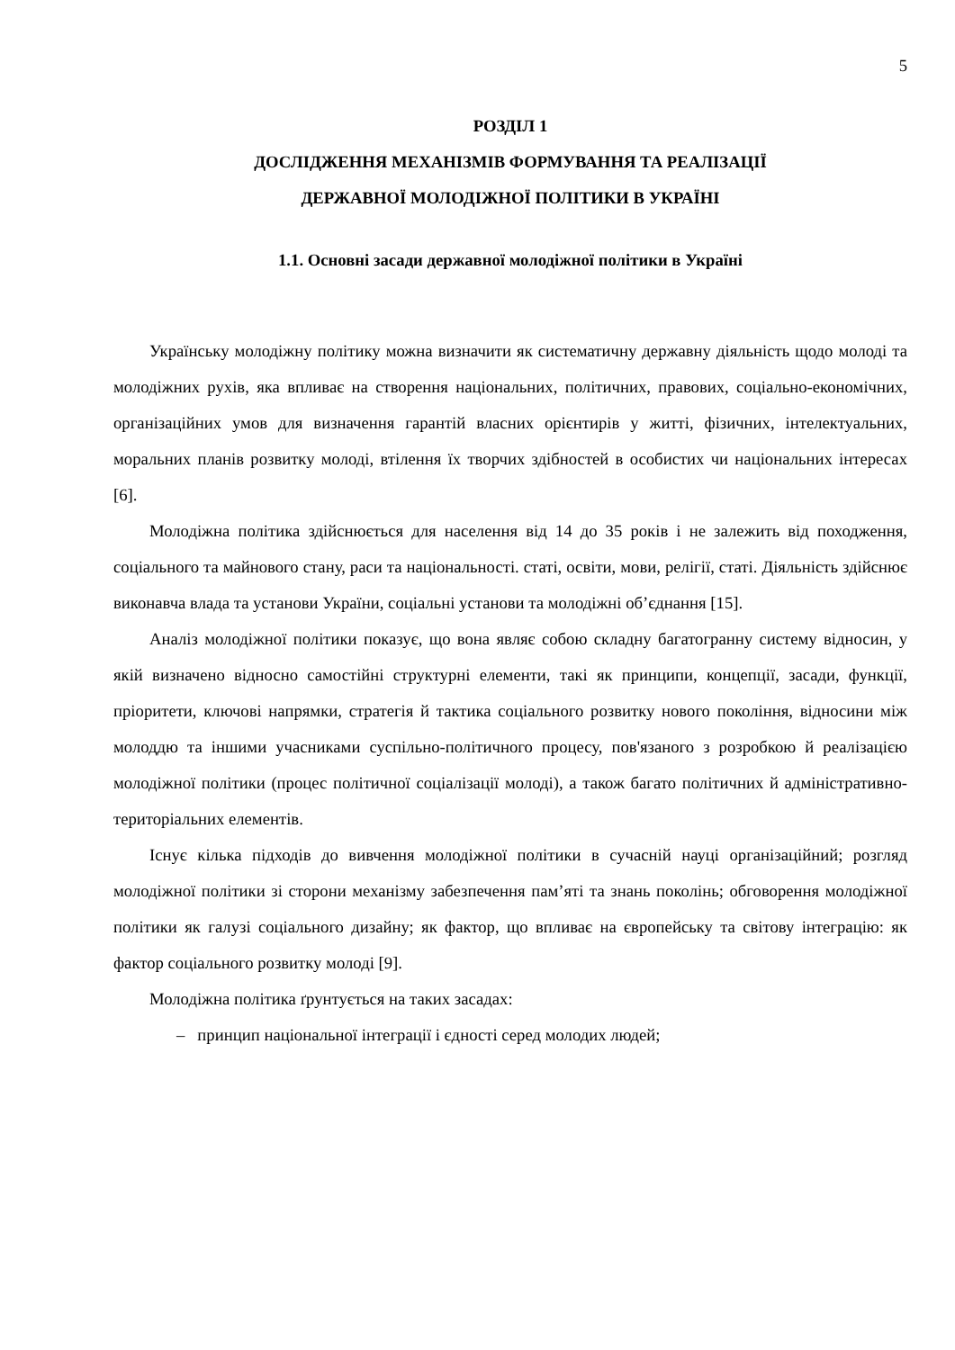5
РОЗДІЛ 1
ДОСЛІДЖЕННЯ МЕХАНІЗМІВ ФОРМУВАННЯ ТА РЕАЛІЗАЦІЇ
ДЕРЖАВНОЇ МОЛОДІЖНОЇ ПОЛІТИКИ В УКРАЇНІ
1.1. Основні засади державної молодіжної політики в Україні
Українську молодіжну політику можна визначити як систематичну державну діяльність щодо молоді та молодіжних рухів, яка впливає на створення національних, політичних, правових, соціально-економічних, організаційних умов для визначення гарантій власних орієнтирів у житті, фізичних, інтелектуальних, моральних планів розвитку молоді, втілення їх творчих здібностей в особистих чи національних інтересах [6].
Молодіжна політика здійснюється для населення від 14 до 35 років і не залежить від походження, соціального та майнового стану, раси та національності. статі, освіти, мови, релігії, статі. Діяльність здійснює виконавча влада та установи України, соціальні установи та молодіжні об’єднання [15].
Аналіз молодіжної політики показує, що вона являє собою складну багатогранну систему відносин, у якій визначено відносно самостійні структурні елементи, такі як принципи, концепції, засади, функції, пріоритети, ключові напрямки, стратегія й тактика соціального розвитку нового покоління, відносини між молоддю та іншими учасниками суспільно-політичного процесу, пов'язаного з розробкою й реалізацією молодіжної політики (процес політичної соціалізації молоді), а також багато політичних й адміністративно-територіальних елементів.
Існує кілька підходів до вивчення молодіжної політики в сучасній науці організаційний; розгляд молодіжної політики зі сторони механізму забезпечення пам’яті та знань поколінь; обговорення молодіжної політики як галузі соціального дизайну; як фактор, що впливає на європейську та світову інтеграцію: як фактор соціального розвитку молоді [9].
Молодіжна політика ґрунтується на таких засадах:
– принцип національної інтеграції і єдності серед молодих людей;